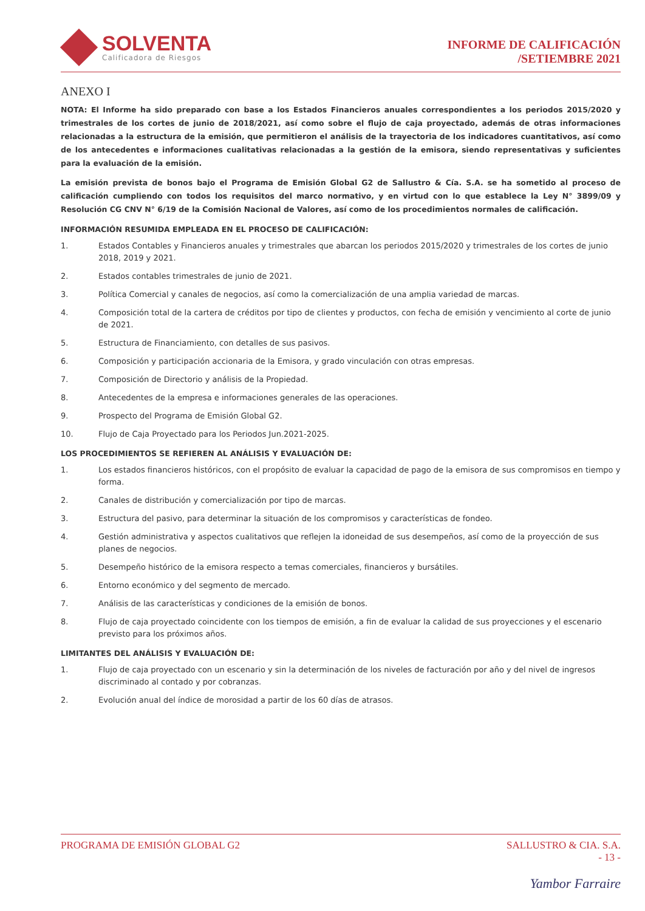SOLVENTA
Calificadora de Riesgos
INFORME DE CALIFICACIÓN
/SETIEMBRE 2021
ANEXO I
NOTA: El Informe ha sido preparado con base a los Estados Financieros anuales correspondientes a los periodos 2015/2020 y trimestrales de los cortes de junio de 2018/2021, así como sobre el flujo de caja proyectado, además de otras informaciones relacionadas a la estructura de la emisión, que permitieron el análisis de la trayectoria de los indicadores cuantitativos, así como de los antecedentes e informaciones cualitativas relacionadas a la gestión de la emisora, siendo representativas y suficientes para la evaluación de la emisión.
La emisión prevista de bonos bajo el Programa de Emisión Global G2 de Sallustro & Cía. S.A. se ha sometido al proceso de calificación cumpliendo con todos los requisitos del marco normativo, y en virtud con lo que establece la Ley N° 3899/09 y Resolución CG CNV N° 6/19 de la Comisión Nacional de Valores, así como de los procedimientos normales de calificación.
INFORMACIÓN RESUMIDA EMPLEADA EN EL PROCESO DE CALIFICACIÓN:
1. Estados Contables y Financieros anuales y trimestrales que abarcan los periodos 2015/2020 y trimestrales de los cortes de junio 2018, 2019 y 2021.
2. Estados contables trimestrales de junio de 2021.
3. Política Comercial y canales de negocios, así como la comercialización de una amplia variedad de marcas.
4. Composición total de la cartera de créditos por tipo de clientes y productos, con fecha de emisión y vencimiento al corte de junio de 2021.
5. Estructura de Financiamiento, con detalles de sus pasivos.
6. Composición y participación accionaria de la Emisora, y grado vinculación con otras empresas.
7. Composición de Directorio y análisis de la Propiedad.
8. Antecedentes de la empresa e informaciones generales de las operaciones.
9. Prospecto del Programa de Emisión Global G2.
10. Flujo de Caja Proyectado para los Periodos Jun.2021-2025.
LOS PROCEDIMIENTOS SE REFIEREN AL ANÁLISIS Y EVALUACIÓN DE:
1. Los estados financieros históricos, con el propósito de evaluar la capacidad de pago de la emisora de sus compromisos en tiempo y forma.
2. Canales de distribución y comercialización por tipo de marcas.
3. Estructura del pasivo, para determinar la situación de los compromisos y características de fondeo.
4. Gestión administrativa y aspectos cualitativos que reflejen la idoneidad de sus desempeños, así como de la proyección de sus planes de negocios.
5. Desempeño histórico de la emisora respecto a temas comerciales, financieros y bursátiles.
6. Entorno económico y del segmento de mercado.
7. Análisis de las características y condiciones de la emisión de bonos.
8. Flujo de caja proyectado coincidente con los tiempos de emisión, a fin de evaluar la calidad de sus proyecciones y el escenario previsto para los próximos años.
LIMITANTES DEL ANÁLISIS Y EVALUACIÓN DE:
1. Flujo de caja proyectado con un escenario y sin la determinación de los niveles de facturación por año y del nivel de ingresos discriminado al contado y por cobranzas.
2. Evolución anual del índice de morosidad a partir de los 60 días de atrasos.
PROGRAMA DE EMISIÓN GLOBAL G2 SALLUSTRO & CIA. S.A.
- 13 -
Yambor Farraire